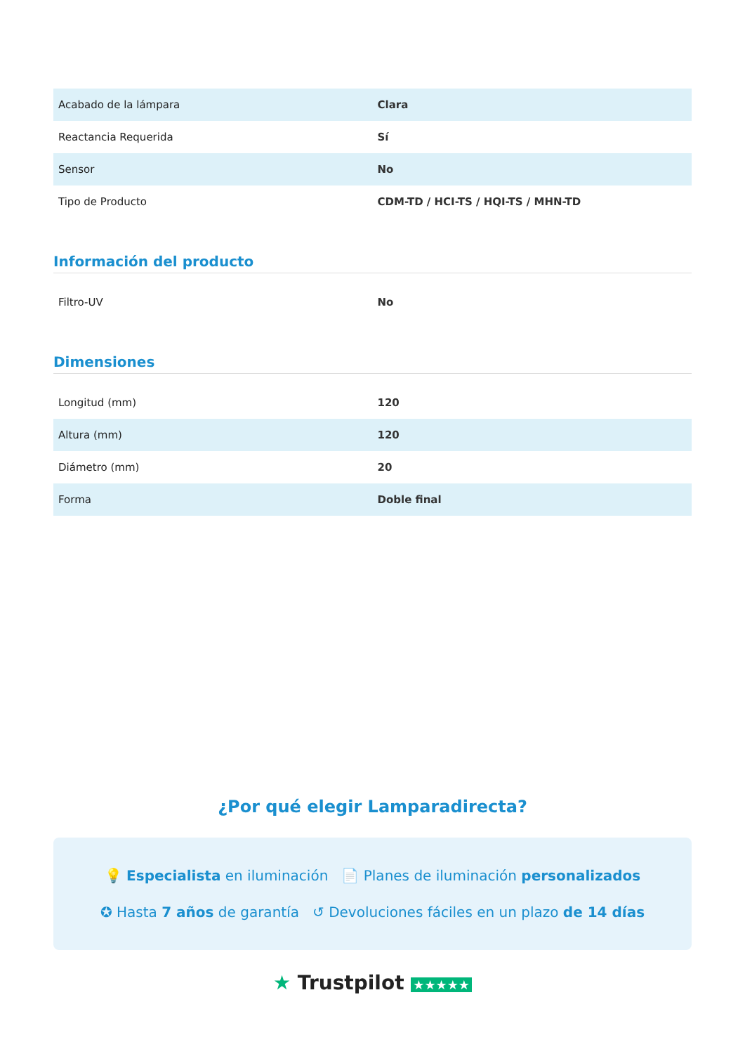| Acabado de la lámpara | Clara |
| Reactancia Requerida | Sí |
| Sensor | No |
| Tipo de Producto | CDM-TD / HCI-TS / HQI-TS / MHN-TD |
Información del producto
| Filtro-UV | No |
Dimensiones
| Longitud (mm) | 120 |
| Altura (mm) | 120 |
| Diámetro (mm) | 20 |
| Forma | Doble final |
¿Por qué elegir Lamparadirecta?
💡 Especialista en iluminación 📄 Planes de iluminación personalizados
✪ Hasta 7 años de garantía ↺ Devoluciones fáciles en un plazo de 14 días
★ Trustpilot ★★★★★